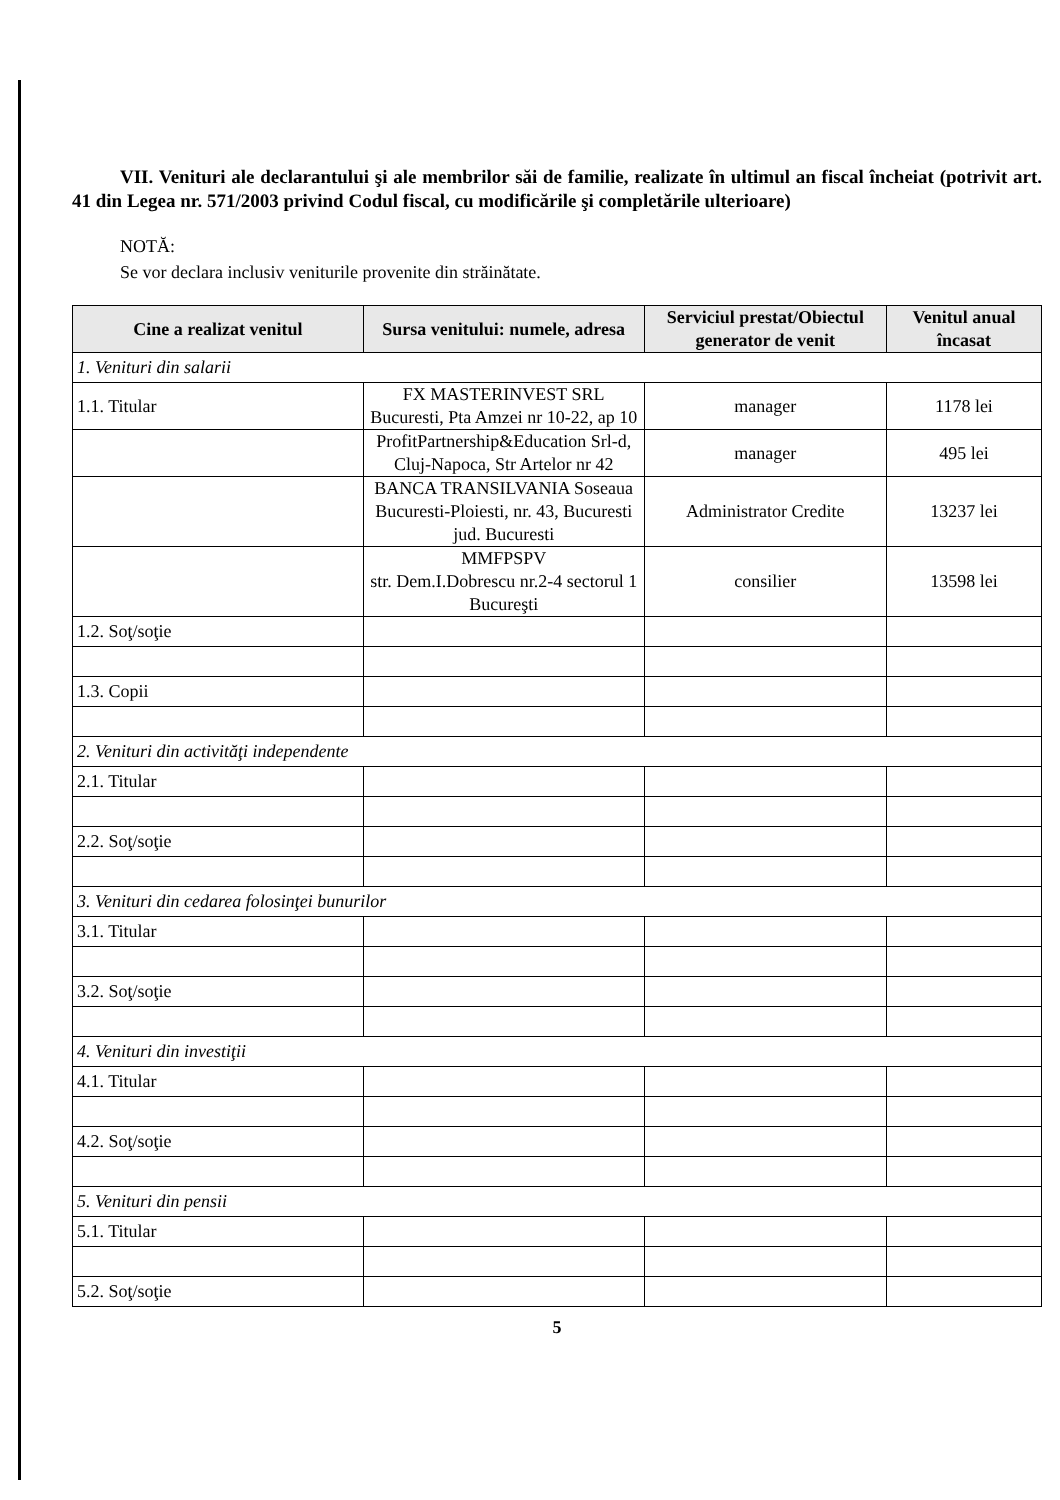VII. Venituri ale declarantului şi ale membrilor săi de familie, realizate în ultimul an fiscal încheiat (potrivit art. 41 din Legea nr. 571/2003 privind Codul fiscal, cu modificările şi completările ulterioare)
NOTĂ:
Se vor declara inclusiv veniturile provenite din străinătate.
| Cine a realizat venitul | Sursa venitului: numele, adresa | Serviciul prestat/Obiectul generator de venit | Venitul anual încasat |
| --- | --- | --- | --- |
| 1. Venituri din salarii | | | |
| 1.1. Titular | FX MASTERINVEST SRL Bucuresti, Pta Amzei nr 10-22, ap 10 | manager | 1178 lei |
| | ProfitPartnership&Education Srl-d, Cluj-Napoca, Str Artelor nr 42 | manager | 495 lei |
| | BANCA TRANSILVANIA Soseaua Bucuresti-Ploiesti, nr. 43, Bucuresti jud. Bucuresti | Administrator Credite | 13237 lei |
| | MMFPSPV str. Dem.I.Dobrescu nr.2-4 sectorul 1 Bucureşti | consilier | 13598 lei |
| 1.2. Soţ/soţie | | | |
| 1.3. Copii | | | |
| 2. Venituri din activităţi independente | | | |
| 2.1. Titular | | | |
| 2.2. Soţ/soţie | | | |
| 3. Venituri din cedarea folosinţei bunurilor | | | |
| 3.1. Titular | | | |
| 3.2. Soţ/soţie | | | |
| 4. Venituri din investiţii | | | |
| 4.1. Titular | | | |
| 4.2. Soţ/soţie | | | |
| 5. Venituri din pensii | | | |
| 5.1. Titular | | | |
| 5.2. Soţ/soţie | | | |
5